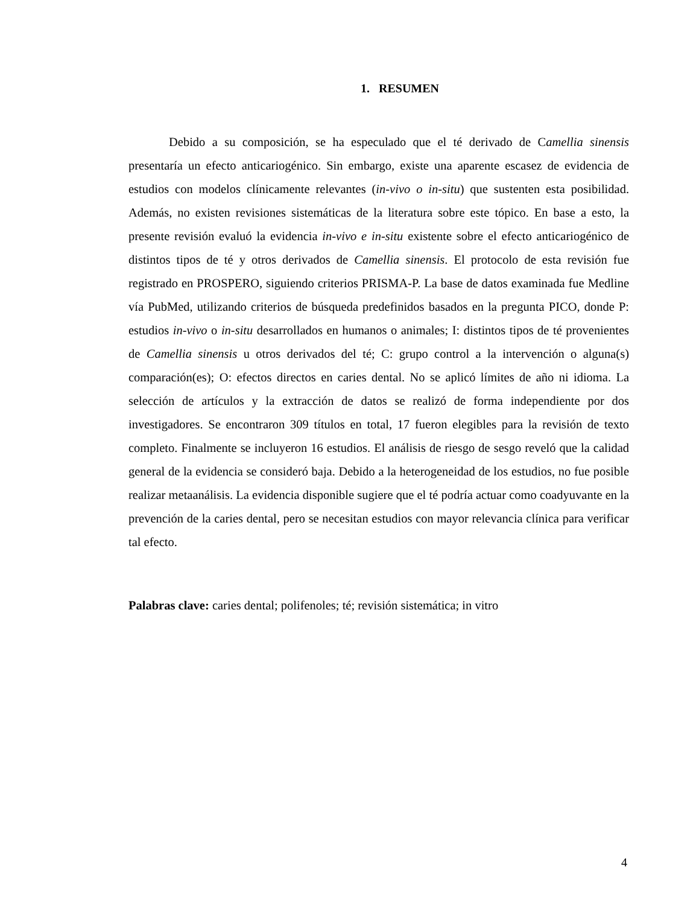1. RESUMEN
Debido a su composición, se ha especulado que el té derivado de Camellia sinensis presentaría un efecto anticariogénico. Sin embargo, existe una aparente escasez de evidencia de estudios con modelos clínicamente relevantes (in-vivo o in-situ) que sustenten esta posibilidad. Además, no existen revisiones sistemáticas de la literatura sobre este tópico. En base a esto, la presente revisión evaluó la evidencia in-vivo e in-situ existente sobre el efecto anticariogénico de distintos tipos de té y otros derivados de Camellia sinensis. El protocolo de esta revisión fue registrado en PROSPERO, siguiendo criterios PRISMA-P. La base de datos examinada fue Medline vía PubMed, utilizando criterios de búsqueda predefinidos basados en la pregunta PICO, donde P: estudios in-vivo o in-situ desarrollados en humanos o animales; I: distintos tipos de té provenientes de Camellia sinensis u otros derivados del té; C: grupo control a la intervención o alguna(s) comparación(es); O: efectos directos en caries dental. No se aplicó límites de año ni idioma. La selección de artículos y la extracción de datos se realizó de forma independiente por dos investigadores. Se encontraron 309 títulos en total, 17 fueron elegibles para la revisión de texto completo. Finalmente se incluyeron 16 estudios. El análisis de riesgo de sesgo reveló que la calidad general de la evidencia se consideró baja. Debido a la heterogeneidad de los estudios, no fue posible realizar metaanálisis. La evidencia disponible sugiere que el té podría actuar como coadyuvante en la prevención de la caries dental, pero se necesitan estudios con mayor relevancia clínica para verificar tal efecto.
Palabras clave: caries dental; polifenoles; té; revisión sistemática; in vitro
4